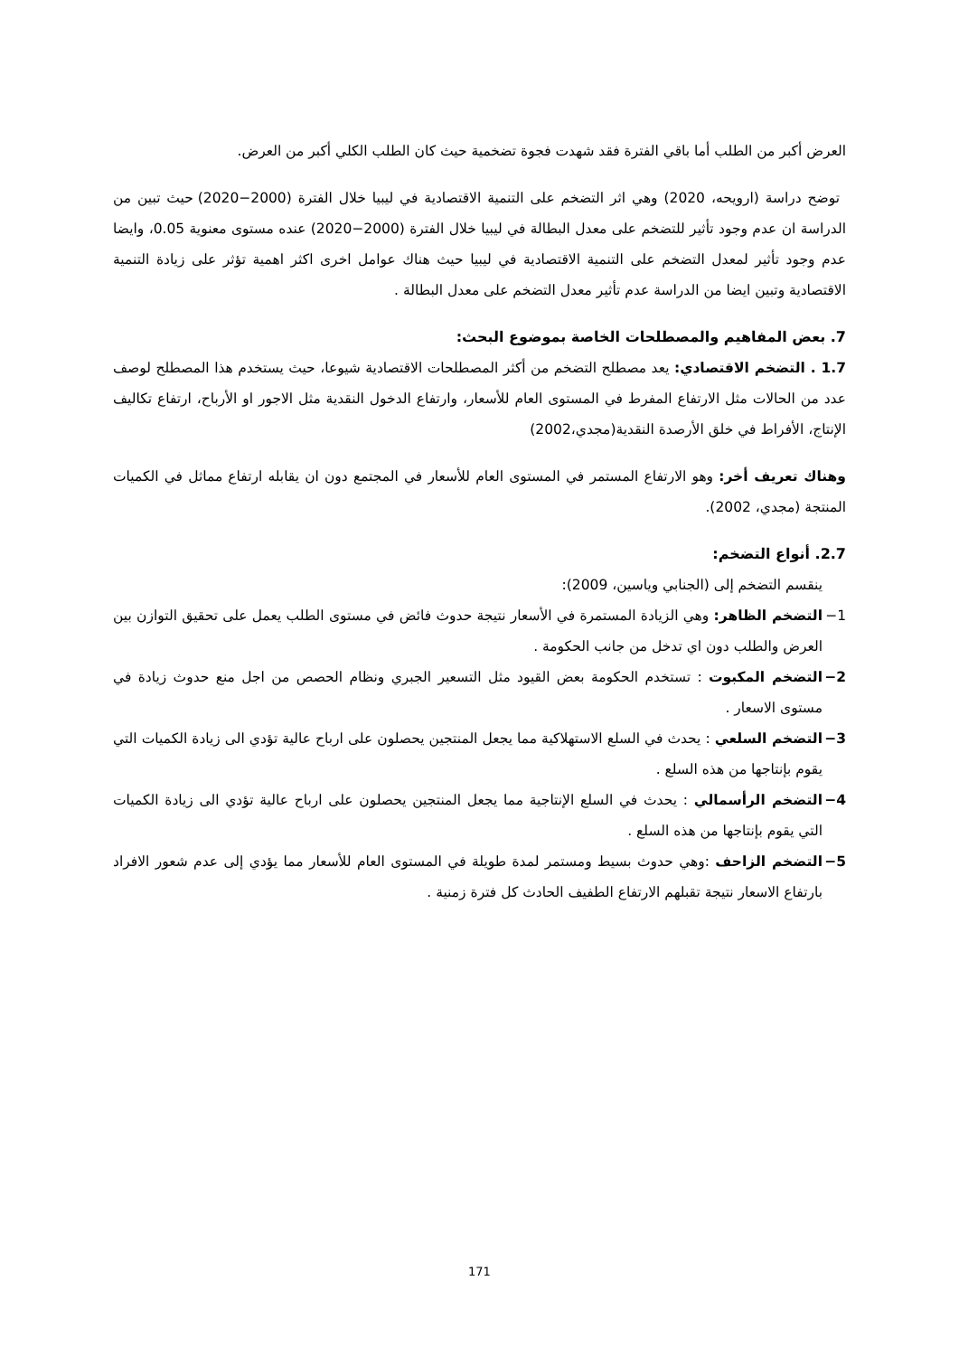العرض أكبر من الطلب أما باقي الفترة فقد شهدت فجوة تضخمية حيث كان الطلب الكلي أكبر من العرض.
توضح دراسة (ارويحه، 2020) وهي اثر التضخم على التنمية الاقتصادية في ليبيا خلال الفترة (2000−2020) حيث تبين من الدراسة ان عدم وجود تأثير للتضخم على معدل البطالة في ليبيا خلال الفترة (2000−2020) عنده مستوى معنوية 0.05، وايضا عدم وجود تأثير لمعدل التضخم على التنمية الاقتصادية في ليبيا حيث هناك عوامل اخرى اكثر اهمية تؤثر على زيادة التنمية الاقتصادية وتبين ايضا من الدراسة عدم تأثير معدل التضخم على معدل البطالة .
7. بعض المفاهيم والمصطلحات الخاصة بموضوع البحث:
1.7 . التضخم الاقتصادي: يعد مصطلح التضخم من أكثر المصطلحات الاقتصادية شيوعا، حيث يستخدم هذا المصطلح لوصف عدد من الحالات مثل الارتفاع المفرط في المستوى العام للأسعار، وارتفاع الدخول النقدية مثل الاجور او الأرباح، ارتفاع تكاليف الإنتاج، الأفراط في خلق الأرصدة النقدية(مجدي،2002)
وهناك تعريف أخر: وهو الارتفاع المستمر في المستوى العام للأسعار في المجتمع دون ان يقابله ارتفاع مماثل في الكميات المنتجة (مجدي، 2002).
2.7. أنواع التضخم:
ينقسم التضخم إلى (الجنابي وياسين، 2009):
1− التضخم الظاهر: وهي الزيادة المستمرة في الأسعار نتيجة حدوث فائض في مستوى الطلب يعمل على تحقيق التوازن بين العرض والطلب دون اي تدخل من جانب الحكومة .
2− التضخم المكبوت : تستخدم الحكومة بعض القيود مثل التسعير الجبري ونظام الحصص من اجل منع حدوث زيادة في مستوى الاسعار .
3− التضخم السلعي : يحدث في السلع الاستهلاكية مما يجعل المنتجين يحصلون على ارباح عالية تؤدي الى زيادة الكميات التي يقوم بإنتاجها من هذه السلع .
4− التضخم الرأسمالي : يحدث في السلع الإنتاجية مما يجعل المنتجين يحصلون على ارباح عالية تؤدي الى زيادة الكميات التي يقوم بإنتاجها من هذه السلع .
5− التضخم الزاحف :وهي حدوث بسيط ومستمر لمدة طويلة في المستوى العام للأسعار مما يؤدي إلى عدم شعور الافراد بارتفاع الاسعار نتيجة تقبلهم الارتفاع الطفيف الحادث كل فترة زمنية .
171